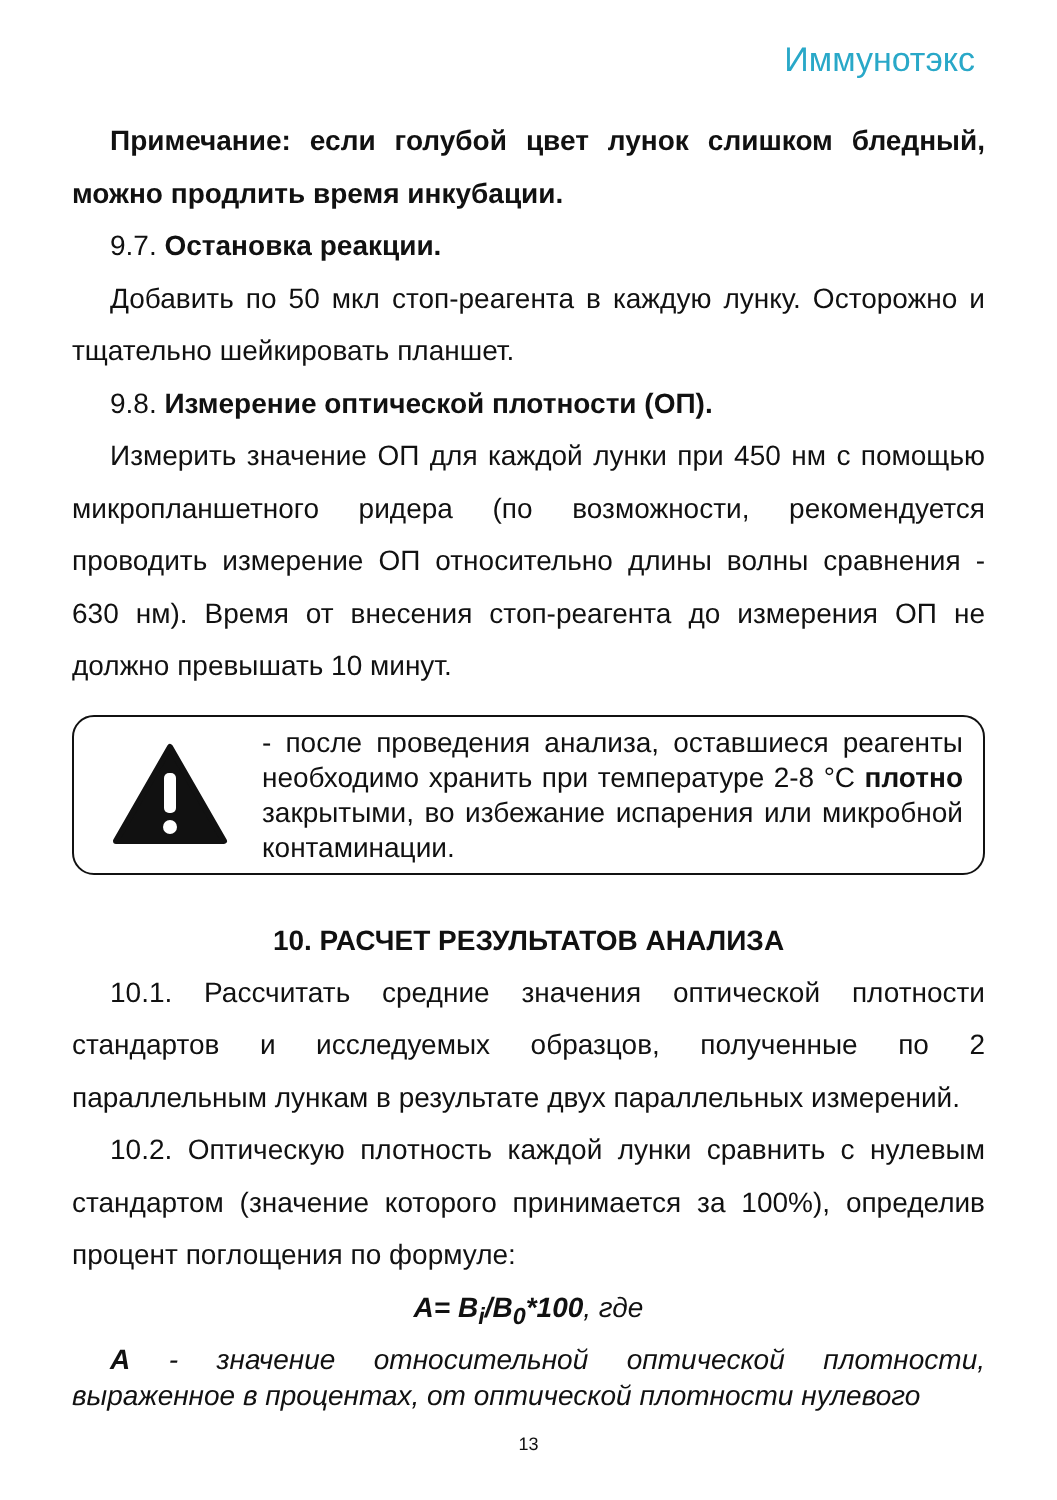Иммунотэкс
Примечание: если голубой цвет лунок слишком бледный, можно продлить время инкубации.
9.7. Остановка реакции.
Добавить по 50 мкл стоп-реагента в каждую лунку. Осторожно и тщательно шейкировать планшет.
9.8. Измерение оптической плотности (ОП).
Измерить значение ОП для каждой лунки при 450 нм с помощью микропланшетного ридера (по возможности, рекомендуется проводить измерение ОП относительно длины волны сравнения - 630 нм). Время от внесения стоп-реагента до измерения ОП не должно превышать 10 минут.
- после проведения анализа, оставшиеся реагенты необходимо хранить при температуре 2-8 °С плотно закрытыми, во избежание испарения или микробной контаминации.
10. РАСЧЕТ РЕЗУЛЬТАТОВ АНАЛИЗА
10.1. Рассчитать средние значения оптической плотности стандартов и исследуемых образцов, полученные по 2 параллельным лункам в результате двух параллельных измерений.
10.2. Оптическую плотность каждой лунки сравнить с нулевым стандартом (значение которого принимается за 100%), определив процент поглощения по формуле:
A= B<sub>i</sub>/B<sub>0</sub>*100, где
A - значение относительной оптической плотности, выраженное в процентах, от оптической плотности нулевого
13